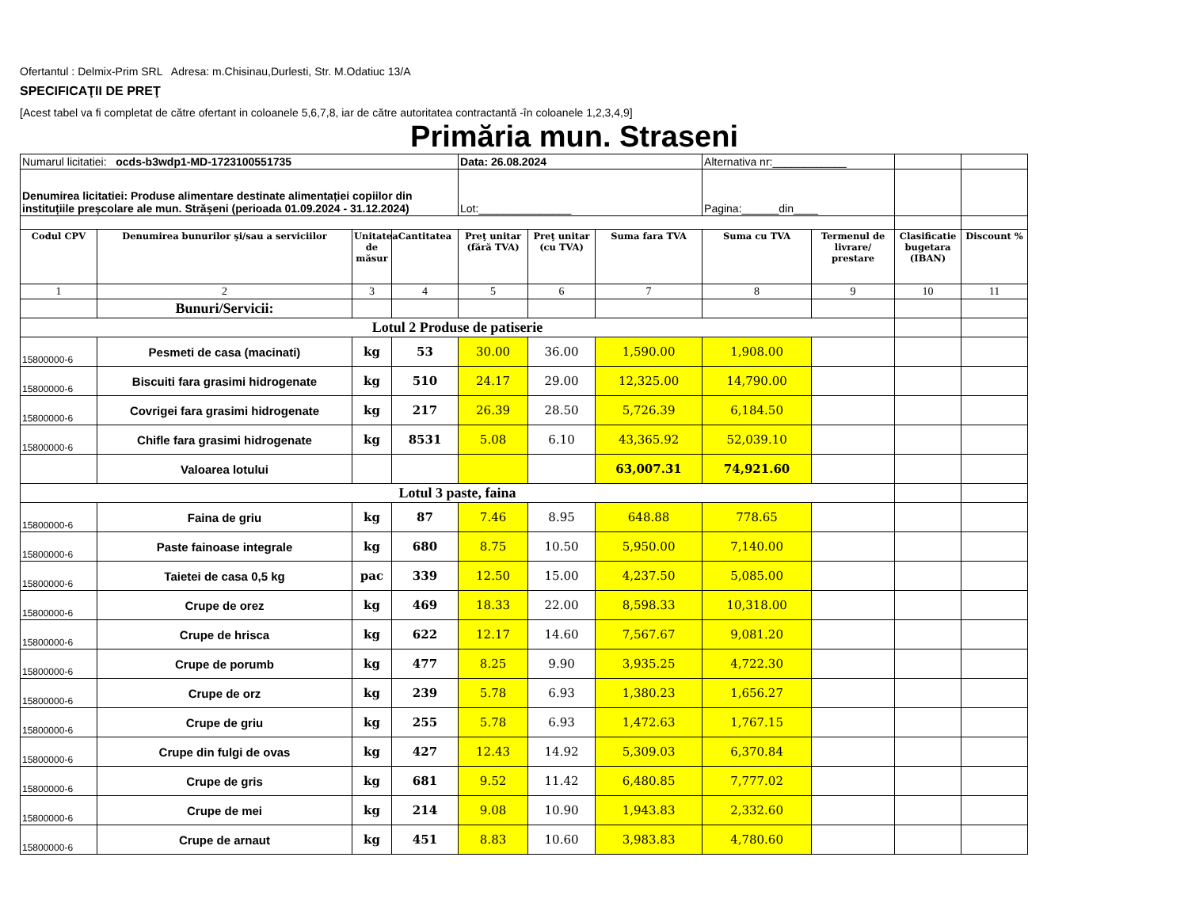Ofertantul : Delmix-Prim SRL Adresa: m.Chisinau,Durlesti, Str. M.Odatiuc 13/A
SPECIFICAŢII DE PREŢ
[Acest tabel va fi completat de către ofertant in coloanele 5,6,7,8, iar de către autoritatea contractantă -în coloanele 1,2,3,4,9]
Primăria mun. Straseni
| Numarul licitatiei: ocds-b3wdp1-MD-1723100551735 | | | | Data: 26.08.2024 | | | Alternativa nr:____________ | | | |
| Denumirea licitatiei: Produse alimentare destinate alimentației copiilor din instituțiile preșcolare ale mun. Strășeni (perioada 01.09.2024 - 31.12.2024) | | | | Lot:_______________ | | | Pagina:______din____ | | | |
| Codul CPV | Denumirea bunurilor şi/sau a serviciilor | Unitatea de măsur | Cantitatea | Preţ unitar (fără TVA) | Preţ unitar (cu TVA) | Suma fara TVA | Suma cu TVA | Termenul de livrare/ prestare | Clasificatie bugetara (IBAN) | Discount % |
| 1 | 2 | 3 | 4 | 5 | 6 | 7 | 8 | 9 | 10 | 11 |
| | Bunuri/Servicii: | | | | | | | | | |
| Lotul 2 Produse de patiserie | | | | | | | | | | |
| 15800000-6 | Pesmeti de casa (macinati) | kg | 53 | 30.00 | 36.00 | 1,590.00 | 1,908.00 | | | |
| 15800000-6 | Biscuiti fara grasimi hidrogenate | kg | 510 | 24.17 | 29.00 | 12,325.00 | 14,790.00 | | | |
| 15800000-6 | Covrigei fara grasimi hidrogenate | kg | 217 | 26.39 | 28.50 | 5,726.39 | 6,184.50 | | | |
| 15800000-6 | Chifle fara grasimi hidrogenate | kg | 8531 | 5.08 | 6.10 | 43,365.92 | 52,039.10 | | | |
| | Valoarea lotului | | | | | 63,007.31 | 74,921.60 | | | |
| Lotul 3 paste, faina | | | | | | | | | | |
| 15800000-6 | Faina de griu | kg | 87 | 7.46 | 8.95 | 648.88 | 778.65 | | | |
| 15800000-6 | Paste fainoase integrale | kg | 680 | 8.75 | 10.50 | 5,950.00 | 7,140.00 | | | |
| 15800000-6 | Taietei de casa 0,5 kg | pac | 339 | 12.50 | 15.00 | 4,237.50 | 5,085.00 | | | |
| 15800000-6 | Crupe de orez | kg | 469 | 18.33 | 22.00 | 8,598.33 | 10,318.00 | | | |
| 15800000-6 | Crupe de hrisca | kg | 622 | 12.17 | 14.60 | 7,567.67 | 9,081.20 | | | |
| 15800000-6 | Crupe de porumb | kg | 477 | 8.25 | 9.90 | 3,935.25 | 4,722.30 | | | |
| 15800000-6 | Crupe de orz | kg | 239 | 5.78 | 6.93 | 1,380.23 | 1,656.27 | | | |
| 15800000-6 | Crupe de griu | kg | 255 | 5.78 | 6.93 | 1,472.63 | 1,767.15 | | | |
| 15800000-6 | Crupe din fulgi de ovas | kg | 427 | 12.43 | 14.92 | 5,309.03 | 6,370.84 | | | |
| 15800000-6 | Crupe de gris | kg | 681 | 9.52 | 11.42 | 6,480.85 | 7,777.02 | | | |
| 15800000-6 | Crupe de mei | kg | 214 | 9.08 | 10.90 | 1,943.83 | 2,332.60 | | | |
| 15800000-6 | Crupe de arnaut | kg | 451 | 8.83 | 10.60 | 3,983.83 | 4,780.60 | | | |